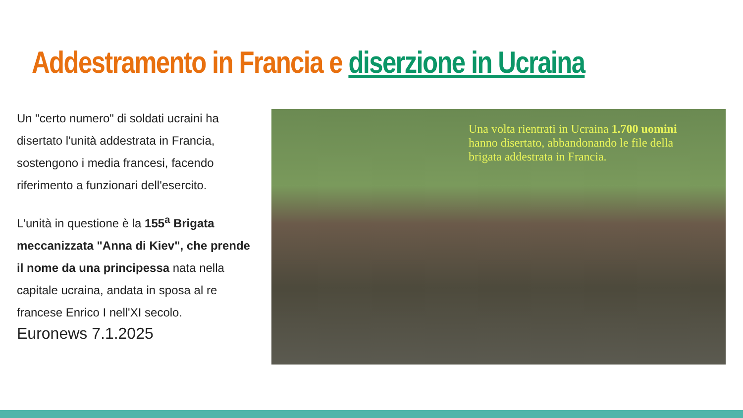Addestramento in Francia e diserzione in Ucraina
Un "certo numero" di soldati ucraini ha disertato l'unità addestrata in Francia, sostengono i media francesi, facendo riferimento a funzionari dell'esercito.
L'unità in questione è la 155<sup>a</sup> Brigata meccanizzata "Anna di Kiev", che prende il nome da una principessa nata nella capitale ucraina, andata in sposa al re francese Enrico I nell'XI secolo.
Euronews 7.1.2025
Una volta rientrati in Ucraina 1.700 uomini hanno disertato, abbandonando le file della brigata addestrata in Francia.